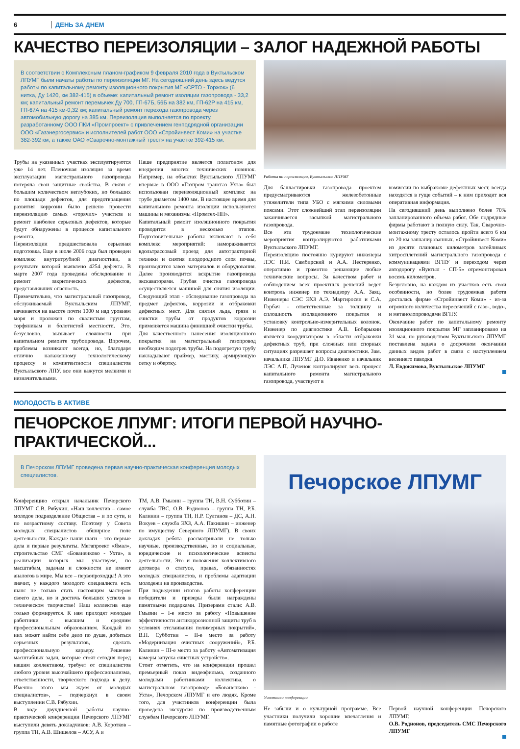6 ДЕНЬ ЗА ДНЕМ
КАЧЕСТВО ПЕРЕИЗОЛЯЦИИ – ЗАЛОГ НАДЕЖНОЙ РАБОТЫ
В соответствии с Комплексным планом-графиком 9 февраля 2010 года в Вуктыльском ЛПУМГ были начаты работы по переизоляции МГ. На сегодняшний день здесь ведутся работы по капитальному ремонту изоляционного покрытия МГ «СРТО - Торжок» (6 нитка, Ду 1420, км 382-415) в объеме: капитальный ремонт изоляции газопровода - 33,2 км; капитальный ремонт перемычек Ду 700, ГП-67Б, 56Б на 382 км, ГП-62Р на 415 км, ГП-67А на 415 км-0,32 км; капитальный ремонт перехода газопровода через автомобильную дорогу на 385 км. Переизоляция выполняется по проекту, разработанному ООО ПКИ «Промпроект» с привлечением генподрядной организации ООО «Газэнергосервис» и исполнителей работ ООО «Стройинвест Коми» на участке 382-392 км, а также ОАО «Сварочно-монтажный трест» на участке 392-415 км.
Трубы на указанных участках эксплуатируются уже 14 лет. Пленочная изоляция за время эксплуатации магистрального газопровода потеряла свои защитные свойства. В связи с большим количеством неглубоких, но больших по площади дефектов, для предотвращения развития коррозии было решено провести переизоляцию самых «горячих» участков и ремонт наиболее серьезных дефектов, которые будут обнаружены в процессе капитального ремонта.
Переизоляции предшествовала серьезная подготовка. Еще в июле 2006 года был проведен комплекс внутритрубной диагностики, в результате которой выявлено 4254 дефекта. В марте 2007 года проведены обследование и ремонт закритических дефектов, представлявших опасность.
Примечательно, что магистральный газопровод, обслуживаемый Вуктыльским ЛПУМГ, начинается на высоте почти 1000 м над уровнем моря и проложен по скалистым грунтам, торфяникам и болотистой местности. Это, безусловно, вызывает сложности при капитальном ремонте трубопровода. Впрочем, проблемы возникают всегда, но, благодаря отлично налаженному технологическому процессу и компетентности специалистов Вуктыльского ЛПУ, все они кажутся мелкими и незначительными.
Наше предприятие является полигоном для внедрения многих технических новинок. Например, на объектах Вуктыльского ЛПУМГ впервые в ООО «Газпром трансгаз Ухта» был использован переизоляционный комплекс на трубе диаметом 1400 мм. В настоящее время для капитального ремонта изоляции используются машины и механизмы «Промтех-НН».
Капитальный ремонт изоляционного покрытия проводится в несколько этапов. Подготовительные работы включают в себя комплекс мероприятий: намораживается вдольтрассовый проезд для автотракторной техники и снятия плодородного слоя почвы, производится завоз материалов и оборудования. Далее производится вскрытие газопровода экскаваторами. Грубая очистка газопровода осуществляется машиной для снятия изоляции. Следующий этап - обследование газопровода на предмет дефектов, коррозии и отбраковки дефектных мест. Для снятия льда, грязи и очистки трубы от продуктов коррозии применяется машина финишной очистки трубы.
Для качественного нанесения изоляционного покрытия на магистральный газопровод необходим подогрев трубы. На подогретую трубу накладывают праймер, мастику, армирующую сетку и обертку.
Работы по переизоляции, Вуктыльское ЛПУМГ
Для балластировки газопровода проектом предусматриваются железобетонные утяжелители типа УБО с мягкими силовыми поясами. Этот сложнейший этап переизоляции заканчивается засыпкой магистрального газопровода.
Все эти трудоемкие технологические мероприятия контролируются работниками Вуктыльского ЛПУМГ.
Переизоляцию постоянно курируют инженеры ЛЭС Н.И. Самбирский и А.А. Нестеренко, оперативно и грамотно решающие любые технические вопросы. За качеством работ и соблюдением всех проектных решений ведет контроль инженер по технадзору А.А. Заяц. Инженеры СЭС ЭХЗ А.Э. Мартиросян и С.А. Горбач - ответственные за толщину и сплошность изоляционного покрытия и установку контрольно-измерительных колонок. Инженер по диагностике А.В. Бобарыкин является координатором в области отбраковки дефектных труб, при сложных или спорных ситуациях разрешает вопросы диагностики. Зам. начальника ЛПУМГ Д.О. Иваненко и начальник ЛЭС А.П. Лученок контролируют весь процесс капитального ремонта магистрального газопровода, участвуют в
комиссии по выбраковке дефектных мест, всегда находятся в гуще событий – к ним приходит вся оперативная информация.
На сегодняшний день выполнено более 70% запланированного объема работ. Обе подрядные фирмы работают в полную силу. Так, Сварочно-монтажному тресту осталось пройти всего 6 км из 20 км запланированных. «Стройинвест Коми» из десяти плановых километров затейливых хитросплетений магистрального газопровода с коммуникациями ВГПУ и переходом через автодорогу «Вуктыл - СП-5» отремонтировал восемь километров.
Безусловно, на каждом из участков есть свои особенности, но более трудоемкая работа досталась фирме «Стройинвест Коми» - из-за огромного количества пересечений с газо-, водо-, и метанолопроводами ВГПУ.
Окончание работ по капитальному ремонту изоляционного покрытия МГ запланировано на 31 мая, но руководством Вуктыльского ЛПУМГ поставлена задача о досрочном окончании данных видов работ в связи с наступлением весеннего паводка.
Л. Евдокимова, Вуктыльское ЛПУМГ
МОЛОДОСТЬ В АКТИВЕ
ПЕЧОРСКОЕ ЛПУМГ: ИТОГИ ПЕРВОЙ НАУЧНО-ПРАКТИЧЕСКОЙ...
В Печорском ЛПУМГ проведена первая научно-практическая конференция молодых специалистов.
Конференцию открыл начальник Печорского ЛПУМГ С.В. Рябухин. «Наш коллектив – самое молодое подразделение Общества – и по сути, и по возрастному составу. Поэтому у Совета молодых специалистов обширное поле деятельности. Каждые наши шаги – это первые дела и первые результаты. Мегапроект «Ямал», строительство СМГ «Бованенково - Ухта», в реализации которых мы участвуем, по масштабам, задачам и сложности не имеют аналогов в мире. Мы все – первопроходцы! А это значит, у каждого молодого специалиста есть шанс не только стать настоящим мастером своего дела, но и достичь больших успехов в техническом творчестве! Наш коллектив еще только формируется. К нам приходят молодые работники с высшим и средним профессиональным образованием. Каждый из них может найти себе дело по душе, добиться серьезных результатов, сделать профессиональную карьеру. Решение масштабных задач, которые стоят сегодня перед нашим коллективом, требует от специалистов любого уровня высочайшего профессионализма, ответственности, творческого подхода к делу. Именно этого мы ждем от молодых специалистов», – подчеркнул в своем выступлении С.В. Рябухин.
В ходе двухдневной работы научно-практической конференции Печорского ЛПУМГ выступили девять докладчиков: А.В. Коротков – группа ТН, А.В. Шишелов – АСУ, А и
ТМ, А.В. Гмызин – группа ТН, В.Н. Субботин – служба ТВС, О.В. Родионов – группа ТН, Р.Б. Калинин – группа ТН, Н.Р. Султанов – ДС, А.Н. Вокуев – служба ЭХЗ, А.А. Пакишин – инженер по имуществу Северного ЛПУМГ). В своих докладах ребята рассматривали не только научные, производственные, но и социальные, юридические и психологические аспекты деятельности. Это и положения коллективного договора о статусе, правах, обязанностях молодых специалистов, и проблемы адаптации молодежи на производстве.
При подведении итогов работы конференции победители и призеры были награждены памятными подарками. Призерами стали: А.В. Гмызин – I-е место за работу «Повышение эффективности антикоррозионной защиты труб в условиях отслаивания полимерных покрытий», В.Н. Субботин – II-е место за работу «Модернизация очистных сооружений», Р.Б. Калинин – III-е место за работу «Автоматизация камеры запуска очистных устройств».
Стоит отметить, что на конференции прошел премьерный показ видеофильма, созданного молодыми работниками коллектива, о магистральном газопроводе «Бованенково - Ухта», Печорском ЛПУМГ и его людях. Кроме того, для участников конференции была проведена экскурсия по производственным службам Печорского ЛПУМГ.
Печорское ЛПУМГ
Участники конференции
Не забыли и о культурной программе. Все участники получили хорошие впечатления и памятные фотографии о работе
Первой научной конференции Печорского ЛПУМГ.
О.В. Родионов, председатель СМС Печорского ЛПУМГ